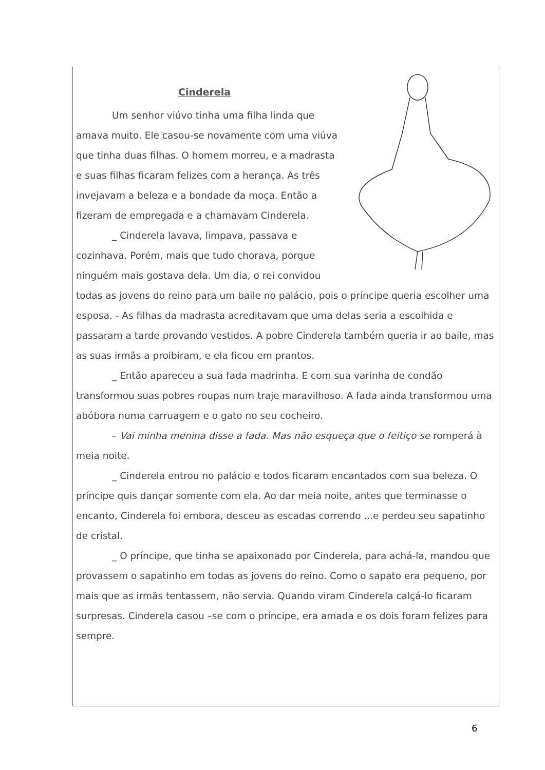Cinderela
Um senhor viúvo tinha uma filha linda que amava muito. Ele casou-se novamente com uma viúva que tinha duas filhas. O homem morreu, e a madrasta e suas filhas ficaram felizes com a herança. As três invejavam a beleza e a bondade da moça. Então a fizeram de empregada e a chamavam Cinderela.
_ Cinderela lavava, limpava, passava e cozinhava. Porém, mais que tudo chorava, porque ninguém mais gostava dela. Um dia, o rei convidou todas as jovens do reino para um baile no palácio, pois o príncipe queria escolher uma esposa. - As filhas da madrasta acreditavam que uma delas seria a escolhida e passaram a tarde provando vestidos. A pobre Cinderela também queria ir ao baile, mas as suas irmãs a proibiram, e ela ficou em prantos.
_ Então apareceu a sua fada madrinha. E com sua varinha de condão transformou suas pobres roupas num traje maravilhoso. A fada ainda transformou uma abóbora numa carruagem e o gato no seu cocheiro.
– Vai minha menina disse a fada. Mas não esqueça que o feitiço se romperá à meia noite.
_ Cinderela entrou no palácio e todos ficaram encantados com sua beleza. O príncipe quis dançar somente com ela. Ao dar meia noite, antes que terminasse o encanto, Cinderela foi embora, desceu as escadas correndo ...e perdeu seu sapatinho de cristal.
_ O príncipe, que tinha se apaixonado por Cinderela, para achá-la, mandou que provassem o sapatinho em todas as jovens do reino. Como o sapato era pequeno, por mais que as irmãs tentassem, não servia. Quando viram Cinderela calçá-lo ficaram surpresas. Cinderela casou –se com o príncipe, era amada e os dois foram felizes para sempre.
6